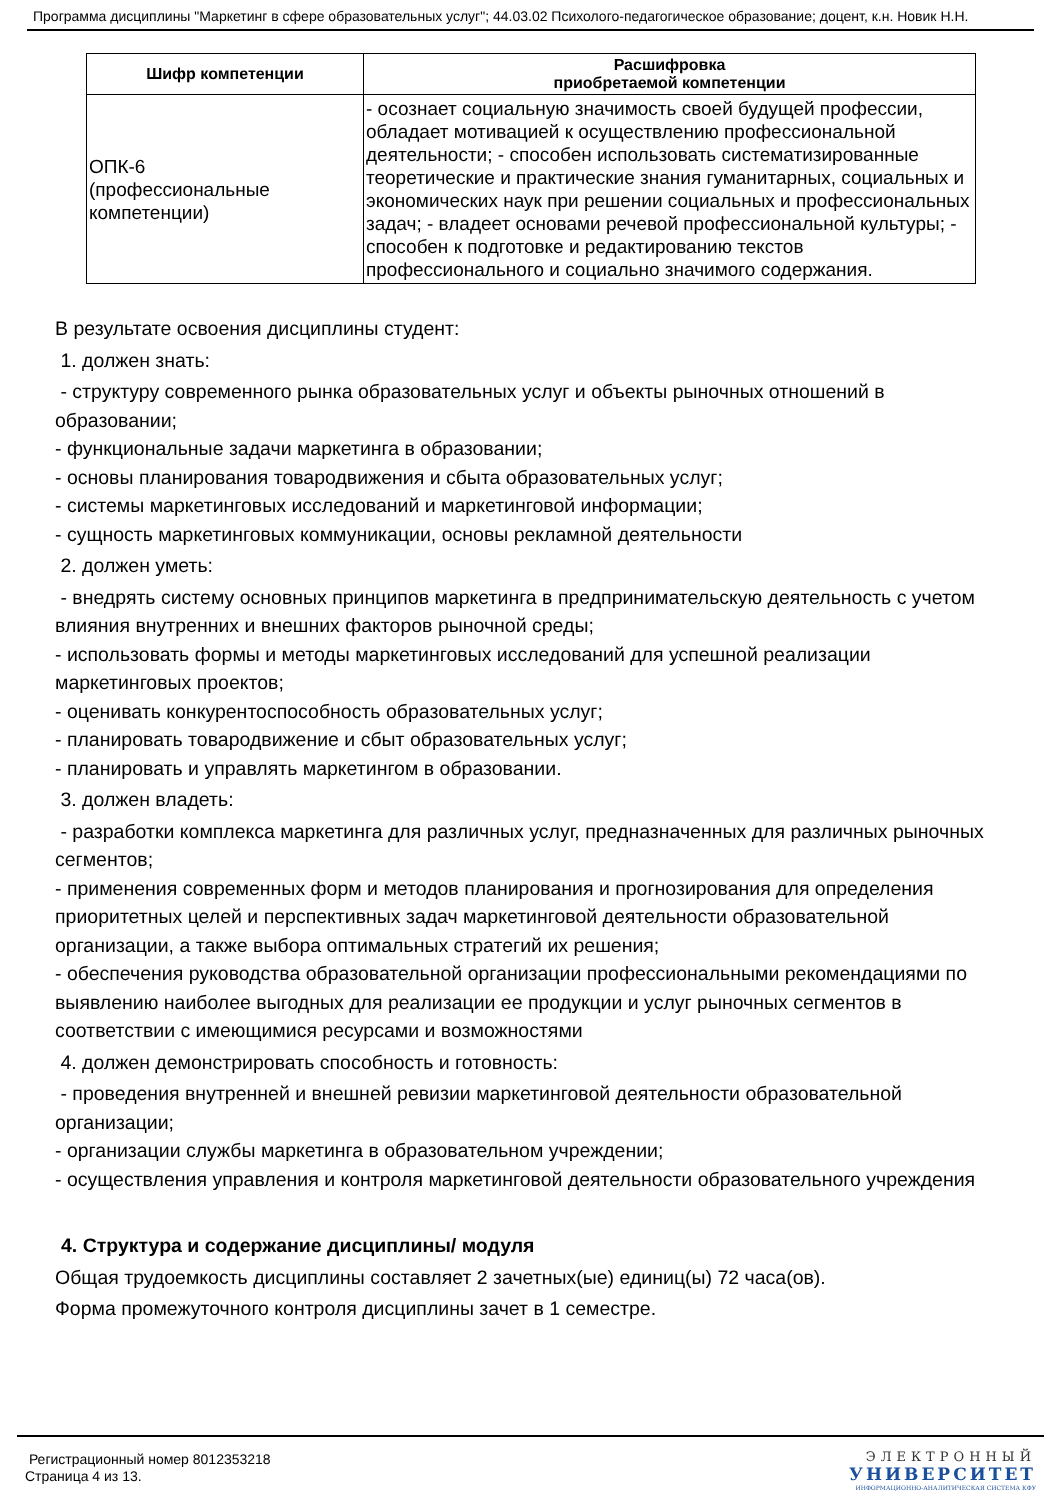Программа дисциплины "Маркетинг в сфере образовательных услуг"; 44.03.02 Психолого-педагогическое образование; доцент, к.н. Новик Н.Н.
| Шифр компетенции | Расшифровка приобретаемой компетенции |
| --- | --- |
| ОПК-6 (профессиональные компетенции) | - осознает социальную значимость своей будущей профессии, обладает мотивацией к осуществлению профессиональной деятельности; - способен использовать систематизированные теоретические и практические знания гуманитарных, социальных и экономических наук при решении социальных и профессиональных задач; - владеет основами речевой профессиональной культуры; - способен к подготовке и редактированию текстов профессионального и социально значимого содержания. |
В результате освоения дисциплины студент:
1. должен знать:
- структуру современного рынка образовательных услуг и объекты рыночных отношений в образовании;
- функциональные задачи маркетинга в образовании;
- основы планирования товародвижения и сбыта образовательных услуг;
- системы маркетинговых исследований и маркетинговой информации;
- сущность маркетинговых коммуникации, основы рекламной деятельности
2. должен уметь:
- внедрять систему основных принципов маркетинга в предпринимательскую деятельность с учетом влияния внутренних и внешних факторов рыночной среды;
- использовать формы и методы маркетинговых исследований для успешной реализации маркетинговых проектов;
- оценивать конкурентоспособность образовательных услуг;
- планировать товародвижение и сбыт образовательных услуг;
- планировать и управлять маркетингом в образовании.
3. должен владеть:
- разработки комплекса маркетинга для различных услуг, предназначенных для различных рыночных сегментов;
- применения современных форм и методов планирования и прогнозирования для определения приоритетных целей и перспективных задач маркетинговой деятельности образовательной организации, а также выбора оптимальных стратегий их решения;
- обеспечения руководства образовательной организации профессиональными рекомендациями по выявлению наиболее выгодных для реализации ее продукции и услуг рыночных сегментов в соответствии с имеющимися ресурсами и возможностями
4. должен демонстрировать способность и готовность:
- проведения внутренней и внешней ревизии маркетинговой деятельности образовательной организации;
- организации службы маркетинга в образовательном учреждении;
- осуществления управления и контроля маркетинговой деятельности образовательного учреждения
4. Структура и содержание дисциплины/ модуля
Общая трудоемкость дисциплины составляет 2 зачетных(ые) единиц(ы) 72 часа(ов).
Форма промежуточного контроля дисциплины зачет в 1 семестре.
Регистрационный номер 8012353218
Страница 4 из 13.
ЭЛЕКТРОННЫЙ
УНИВЕРСИТЕТ
ИНФОРМАЦИОННО-АНАЛИТИЧЕСКАЯ СИСТЕМА КФУ